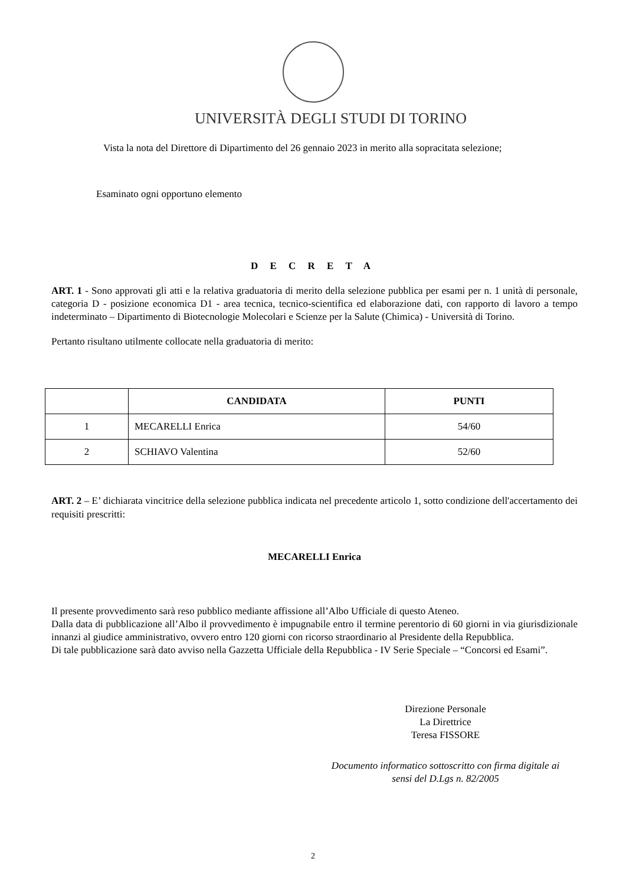UNIVERSITÀ DEGLI STUDI DI TORINO
Vista la nota del Direttore di Dipartimento del 26 gennaio 2023 in merito alla sopracitata selezione;
Esaminato ogni opportuno elemento
D E C R E T A
ART. 1 - Sono approvati gli atti e la relativa graduatoria di merito della selezione pubblica per esami per n. 1 unità di personale, categoria D - posizione economica D1 - area tecnica, tecnico-scientifica ed elaborazione dati, con rapporto di lavoro a tempo indeterminato – Dipartimento di Biotecnologie Molecolari e Scienze per la Salute (Chimica) - Università di Torino.
Pertanto risultano utilmente collocate nella graduatoria di merito:
| | CANDIDATA | PUNTI |
| --- | --- | --- |
| 1 | MECARELLI Enrica | 54/60 |
| 2 | SCHIAVO Valentina | 52/60 |
ART. 2 – E’ dichiarata vincitrice della selezione pubblica indicata nel precedente articolo 1, sotto condizione dell'accertamento dei requisiti prescritti:
MECARELLI Enrica
Il presente provvedimento sarà reso pubblico mediante affissione all’Albo Ufficiale di questo Ateneo.
Dalla data di pubblicazione all’Albo il provvedimento è impugnabile entro il termine perentorio di 60 giorni in via giurisdizionale innanzi al giudice amministrativo, ovvero entro 120 giorni con ricorso straordinario al Presidente della Repubblica.
Di tale pubblicazione sarà dato avviso nella Gazzetta Ufficiale della Repubblica - IV Serie Speciale – “Concorsi ed Esami”.
Direzione Personale
La Direttrice
Teresa FISSORE
Documento informatico sottoscritto con firma digitale ai sensi del D.Lgs n. 82/2005
2